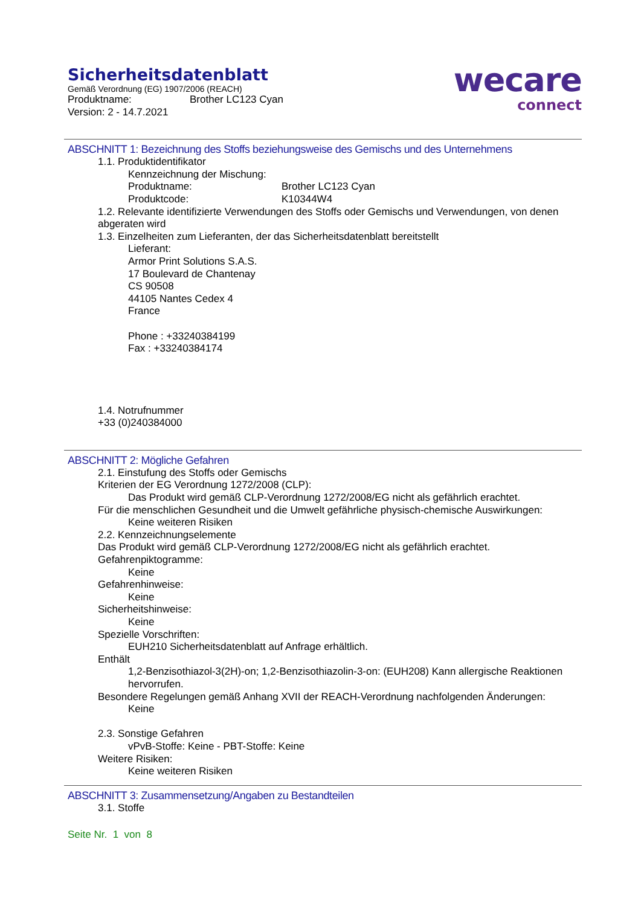Sicherheitsdatenblatt
Gemäß Verordnung (EG) 1907/2006 (REACH)
Produktname: Brother LC123 Cyan
Version: 2 - 14.7.2021
wecare
connect
ABSCHNITT 1: Bezeichnung des Stoffs beziehungsweise des Gemischs und des Unternehmens
1.1. Produktidentifikator
Kennzeichnung der Mischung:
Produktname: Brother LC123 Cyan
Produktcode: K10344W4
1.2. Relevante identifizierte Verwendungen des Stoffs oder Gemischs und Verwendungen, von denen abgeraten wird
1.3. Einzelheiten zum Lieferanten, der das Sicherheitsdatenblatt bereitstellt
Lieferant:
Armor Print Solutions S.A.S.
17 Boulevard de Chantenay
CS 90508
44105 Nantes Cedex 4
France
Phone : +33240384199
Fax : +33240384174
1.4. Notrufnummer
+33 (0)240384000
ABSCHNITT 2: Mögliche Gefahren
2.1. Einstufung des Stoffs oder Gemischs
Kriterien der EG Verordnung 1272/2008 (CLP):
Das Produkt wird gemäß CLP-Verordnung 1272/2008/EG nicht als gefährlich erachtet.
Für die menschlichen Gesundheit und die Umwelt gefährliche physisch-chemische Auswirkungen:
Keine weiteren Risiken
2.2. Kennzeichnungselemente
Das Produkt wird gemäß CLP-Verordnung 1272/2008/EG nicht als gefährlich erachtet.
Gefahrenpiktogramme:
Keine
Gefahrenhinweise:
Keine
Sicherheitshinweise:
Keine
Spezielle Vorschriften:
EUH210 Sicherheitsdatenblatt auf Anfrage erhältlich.
Enthält
1,2-Benzisothiazol-3(2H)-on; 1,2-Benzisothiazolin-3-on: (EUH208) Kann allergische Reaktionen hervorrufen.
Besondere Regelungen gemäß Anhang XVII der REACH-Verordnung nachfolgenden Änderungen:
Keine
2.3. Sonstige Gefahren
vPvB-Stoffe: Keine - PBT-Stoffe: Keine
Weitere Risiken:
Keine weiteren Risiken
ABSCHNITT 3: Zusammensetzung/Angaben zu Bestandteilen
3.1. Stoffe
Seite Nr. 1 von 8